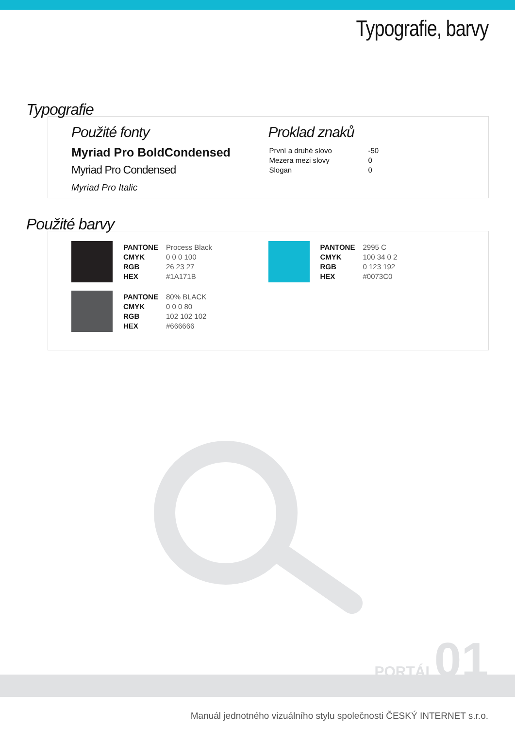Typografie, barvy
Typografie
Použité fonty
Myriad Pro BoldCondensed
Myriad Pro Condensed
Myriad Pro Italic
Proklad znaků
| První a druhé slovo | -50 |
| Mezera mezi slovy | 0 |
| Slogan | 0 |
Použité barvy
| PANTONE | Process Black |
| CMYK | 0 0 0 100 |
| RGB | 26 23 27 |
| HEX | #1A171B |
| PANTONE | 80% BLACK |
| CMYK | 0 0 0 80 |
| RGB | 102 102 102 |
| HEX | #666666 |
| PANTONE | 2995 C |
| CMYK | 100 34 0 2 |
| RGB | 0 123 192 |
| HEX | #0073C0 |
PORTÁL 01
Manuál jednotného vizuálního stylu společnosti ČESKÝ INTERNET s.r.o.